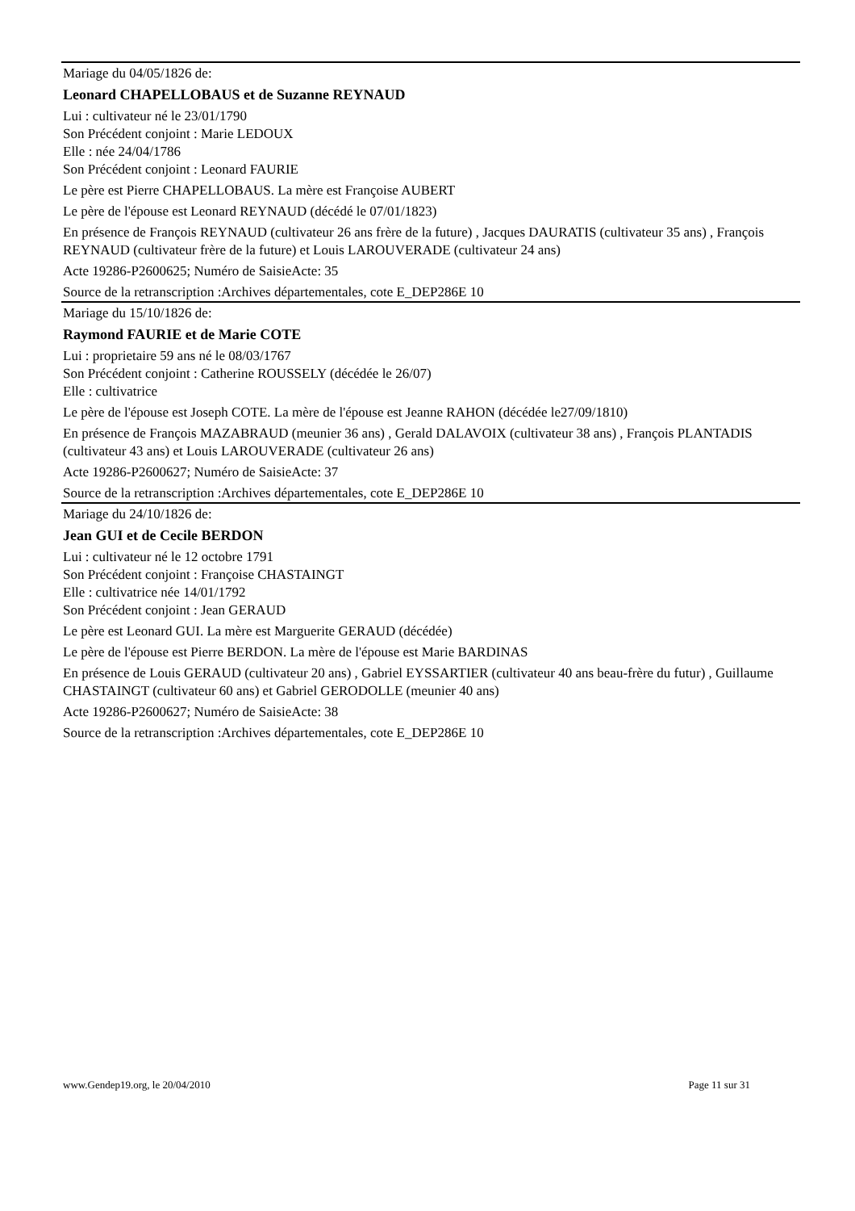Mariage du 04/05/1826 de:
Leonard CHAPELLOBAUS et de Suzanne REYNAUD
Lui : cultivateur né le 23/01/1790
Son Précédent conjoint : Marie LEDOUX
Elle : née 24/04/1786
Son Précédent conjoint : Leonard FAURIE
Le père est Pierre CHAPELLOBAUS. La mère est Françoise AUBERT
Le père de l'épouse est Leonard REYNAUD (décédé le 07/01/1823)
En présence de François REYNAUD (cultivateur 26 ans frère de la future) , Jacques DAURATIS (cultivateur 35 ans) , François REYNAUD (cultivateur frère de la future) et Louis LAROUVERADE (cultivateur 24 ans)
Acte 19286-P2600625; Numéro de SaisieActe: 35
Source de la retranscription :Archives départementales, cote E_DEP286E 10
Mariage du 15/10/1826 de:
Raymond FAURIE et de Marie COTE
Lui : proprietaire 59 ans né le 08/03/1767
Son Précédent conjoint : Catherine ROUSSELY (décédée le 26/07)
Elle : cultivatrice
Le père de l'épouse est Joseph COTE. La mère de l'épouse est Jeanne RAHON (décédée le27/09/1810)
En présence de François MAZABRAUD (meunier 36 ans) , Gerald DALAVOIX (cultivateur 38 ans) , François PLANTADIS (cultivateur 43 ans) et Louis LAROUVERADE (cultivateur 26 ans)
Acte 19286-P2600627; Numéro de SaisieActe: 37
Source de la retranscription :Archives départementales, cote E_DEP286E 10
Mariage du 24/10/1826 de:
Jean GUI et de Cecile BERDON
Lui : cultivateur né le 12 octobre 1791
Son Précédent conjoint : Françoise CHASTAINGT
Elle : cultivatrice née 14/01/1792
Son Précédent conjoint : Jean GERAUD
Le père est Leonard GUI. La mère est Marguerite GERAUD (décédée)
Le père de l'épouse est Pierre BERDON. La mère de l'épouse est Marie BARDINAS
En présence de Louis GERAUD (cultivateur 20 ans) , Gabriel EYSSARTIER (cultivateur 40 ans beau-frère du futur) , Guillaume CHASTAINGT (cultivateur 60 ans) et Gabriel GERODOLLE (meunier 40 ans)
Acte 19286-P2600627; Numéro de SaisieActe: 38
Source de la retranscription :Archives départementales, cote E_DEP286E 10
www.Gendep19.org, le 20/04/2010 Page 11 sur 31